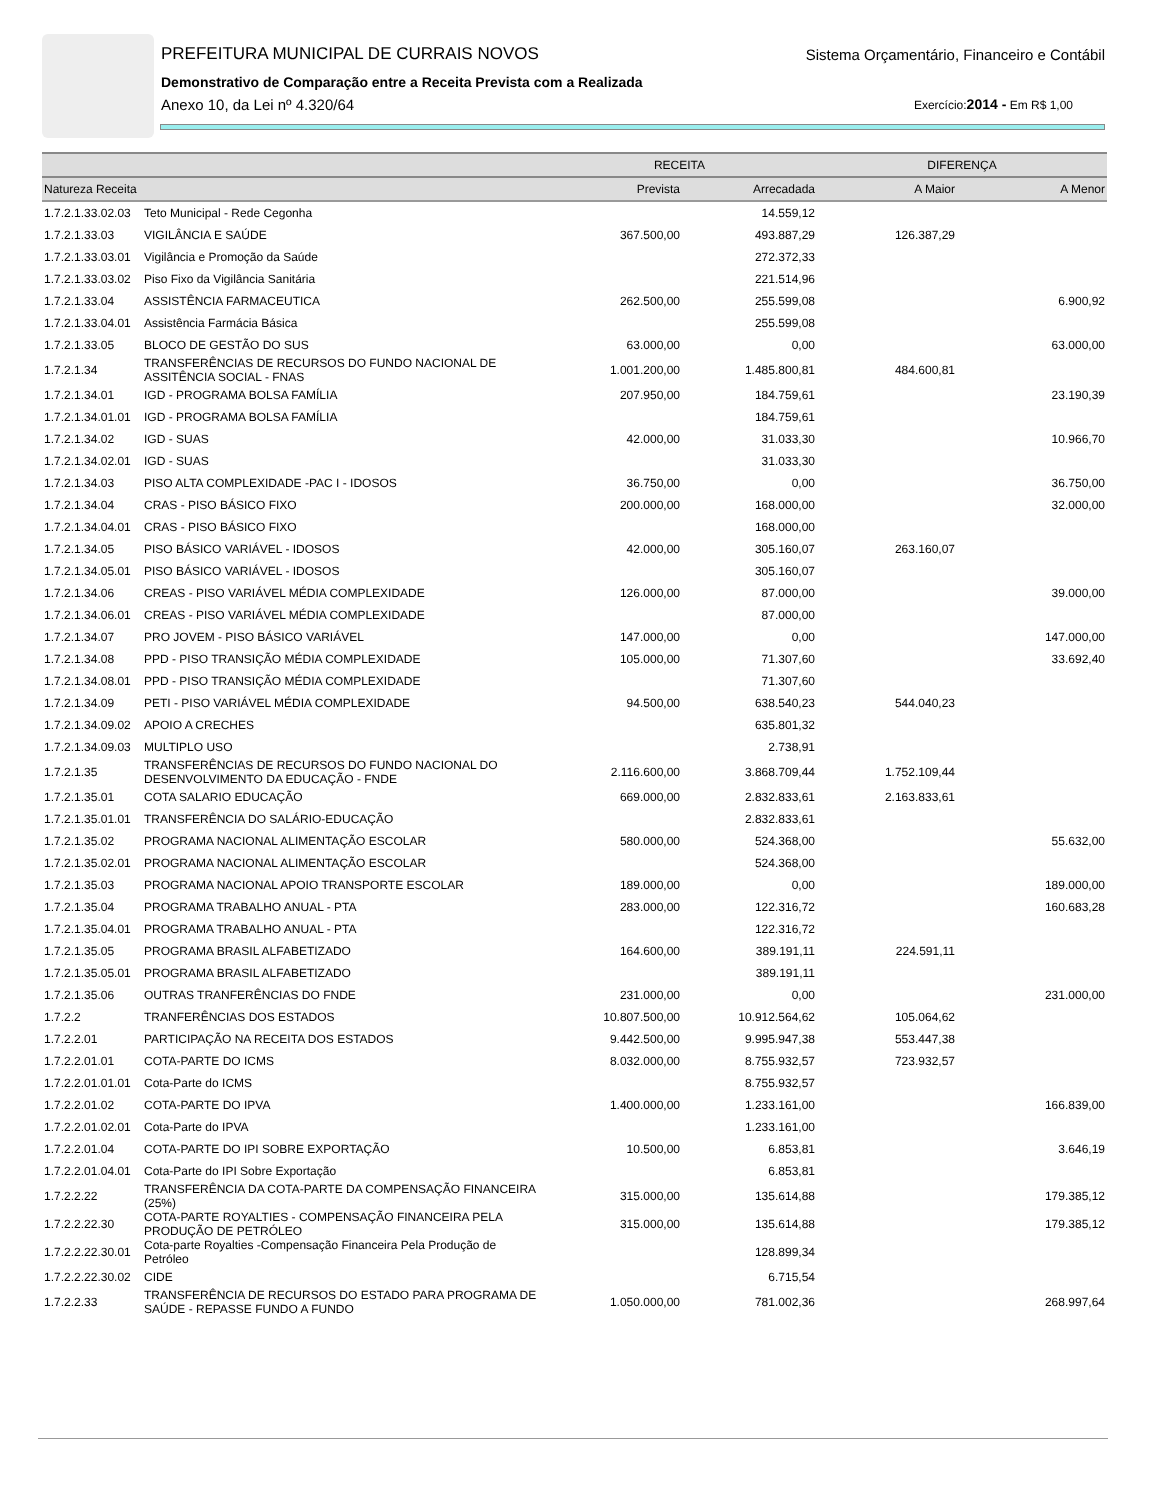PREFEITURA MUNICIPAL DE CURRAIS NOVOS
Sistema Orçamentário, Financeiro e Contábil
Demonstrativo de Comparação entre a Receita Prevista com a Realizada
Anexo 10, da Lei nº 4.320/64 Exercício:2014 - Em R$ 1,00
| | | RECEITA | | DIFERENÇA | |
| --- | --- | --- | --- | --- | --- |
| Natureza Receita | | Prevista | Arrecadada | A Maior | A Menor |
| 1.7.2.1.33.02.03 | Teto Municipal - Rede Cegonha | | 14.559,12 | | |
| 1.7.2.1.33.03 | VIGILÂNCIA E SAÚDE | 367.500,00 | 493.887,29 | 126.387,29 | |
| 1.7.2.1.33.03.01 | Vigilância e Promoção da Saúde | | 272.372,33 | | |
| 1.7.2.1.33.03.02 | Piso Fixo da Vigilância Sanitária | | 221.514,96 | | |
| 1.7.2.1.33.04 | ASSISTÊNCIA FARMACEUTICA | 262.500,00 | 255.599,08 | | 6.900,92 |
| 1.7.2.1.33.04.01 | Assistência Farmácia Básica | | 255.599,08 | | |
| 1.7.2.1.33.05 | BLOCO DE GESTÃO DO SUS | 63.000,00 | 0,00 | | 63.000,00 |
| 1.7.2.1.34 | TRANSFERÊNCIAS DE RECURSOS DO FUNDO NACIONAL DE ASSITÊNCIA SOCIAL - FNAS | 1.001.200,00 | 1.485.800,81 | 484.600,81 | |
| 1.7.2.1.34.01 | IGD - PROGRAMA BOLSA FAMÍLIA | 207.950,00 | 184.759,61 | | 23.190,39 |
| 1.7.2.1.34.01.01 | IGD - PROGRAMA BOLSA FAMÍLIA | | 184.759,61 | | |
| 1.7.2.1.34.02 | IGD - SUAS | 42.000,00 | 31.033,30 | | 10.966,70 |
| 1.7.2.1.34.02.01 | IGD - SUAS | | 31.033,30 | | |
| 1.7.2.1.34.03 | PISO ALTA COMPLEXIDADE -PAC I - IDOSOS | 36.750,00 | 0,00 | | 36.750,00 |
| 1.7.2.1.34.04 | CRAS - PISO BÁSICO FIXO | 200.000,00 | 168.000,00 | | 32.000,00 |
| 1.7.2.1.34.04.01 | CRAS - PISO BÁSICO FIXO | | 168.000,00 | | |
| 1.7.2.1.34.05 | PISO BÁSICO VARIÁVEL - IDOSOS | 42.000,00 | 305.160,07 | 263.160,07 | |
| 1.7.2.1.34.05.01 | PISO BÁSICO VARIÁVEL - IDOSOS | | 305.160,07 | | |
| 1.7.2.1.34.06 | CREAS - PISO VARIÁVEL MÉDIA COMPLEXIDADE | 126.000,00 | 87.000,00 | | 39.000,00 |
| 1.7.2.1.34.06.01 | CREAS - PISO VARIÁVEL MÉDIA COMPLEXIDADE | | 87.000,00 | | |
| 1.7.2.1.34.07 | PRO JOVEM - PISO BÁSICO VARIÁVEL | 147.000,00 | 0,00 | | 147.000,00 |
| 1.7.2.1.34.08 | PPD - PISO TRANSIÇÃO MÉDIA COMPLEXIDADE | 105.000,00 | 71.307,60 | | 33.692,40 |
| 1.7.2.1.34.08.01 | PPD - PISO TRANSIÇÃO MÉDIA COMPLEXIDADE | | 71.307,60 | | |
| 1.7.2.1.34.09 | PETI - PISO VARIÁVEL MÉDIA COMPLEXIDADE | 94.500,00 | 638.540,23 | 544.040,23 | |
| 1.7.2.1.34.09.02 | APOIO A CRECHES | | 635.801,32 | | |
| 1.7.2.1.34.09.03 | MULTIPLO USO | | 2.738,91 | | |
| 1.7.2.1.35 | TRANSFERÊNCIAS DE RECURSOS DO FUNDO NACIONAL DO DESENVOLVIMENTO DA EDUCAÇÃO - FNDE | 2.116.600,00 | 3.868.709,44 | 1.752.109,44 | |
| 1.7.2.1.35.01 | COTA SALARIO EDUCAÇÃO | 669.000,00 | 2.832.833,61 | 2.163.833,61 | |
| 1.7.2.1.35.01.01 | TRANSFERÊNCIA DO SALÁRIO-EDUCAÇÃO | | 2.832.833,61 | | |
| 1.7.2.1.35.02 | PROGRAMA NACIONAL ALIMENTAÇÃO ESCOLAR | 580.000,00 | 524.368,00 | | 55.632,00 |
| 1.7.2.1.35.02.01 | PROGRAMA NACIONAL ALIMENTAÇÃO ESCOLAR | | 524.368,00 | | |
| 1.7.2.1.35.03 | PROGRAMA NACIONAL APOIO TRANSPORTE ESCOLAR | 189.000,00 | 0,00 | | 189.000,00 |
| 1.7.2.1.35.04 | PROGRAMA TRABALHO ANUAL - PTA | 283.000,00 | 122.316,72 | | 160.683,28 |
| 1.7.2.1.35.04.01 | PROGRAMA TRABALHO ANUAL - PTA | | 122.316,72 | | |
| 1.7.2.1.35.05 | PROGRAMA BRASIL ALFABETIZADO | 164.600,00 | 389.191,11 | 224.591,11 | |
| 1.7.2.1.35.05.01 | PROGRAMA BRASIL ALFABETIZADO | | 389.191,11 | | |
| 1.7.2.1.35.06 | OUTRAS TRANFERÊNCIAS DO FNDE | 231.000,00 | 0,00 | | 231.000,00 |
| 1.7.2.2 | TRANFERÊNCIAS DOS ESTADOS | 10.807.500,00 | 10.912.564,62 | 105.064,62 | |
| 1.7.2.2.01 | PARTICIPAÇÃO NA RECEITA DOS ESTADOS | 9.442.500,00 | 9.995.947,38 | 553.447,38 | |
| 1.7.2.2.01.01 | COTA-PARTE DO ICMS | 8.032.000,00 | 8.755.932,57 | 723.932,57 | |
| 1.7.2.2.01.01.01 | Cota-Parte do ICMS | | 8.755.932,57 | | |
| 1.7.2.2.01.02 | COTA-PARTE DO IPVA | 1.400.000,00 | 1.233.161,00 | | 166.839,00 |
| 1.7.2.2.01.02.01 | Cota-Parte do IPVA | | 1.233.161,00 | | |
| 1.7.2.2.01.04 | COTA-PARTE DO IPI SOBRE EXPORTAÇÃO | 10.500,00 | 6.853,81 | | 3.646,19 |
| 1.7.2.2.01.04.01 | Cota-Parte do IPI Sobre Exportação | | 6.853,81 | | |
| 1.7.2.2.22 | TRANSFERÊNCIA DA COTA-PARTE DA COMPENSAÇÃO FINANCEIRA (25%) | 315.000,00 | 135.614,88 | | 179.385,12 |
| 1.7.2.2.22.30 | COTA-PARTE ROYALTIES - COMPENSAÇÃO FINANCEIRA PELA PRODUÇÃO DE PETRÓLEO | 315.000,00 | 135.614,88 | | 179.385,12 |
| 1.7.2.2.22.30.01 | Cota-parte Royalties -Compensação Financeira Pela Produção de Petróleo | | 128.899,34 | | |
| 1.7.2.2.22.30.02 | CIDE | | 6.715,54 | | |
| 1.7.2.2.33 | TRANSFERÊNCIA DE RECURSOS DO ESTADO PARA PROGRAMA DE SAÚDE - REPASSE FUNDO A FUNDO | 1.050.000,00 | 781.002,36 | | 268.997,64 |